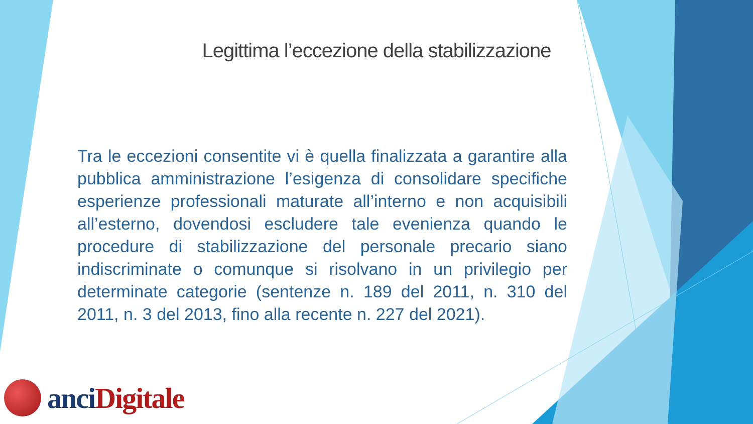Legittima l’eccezione della stabilizzazione
Tra le eccezioni consentite vi è quella finalizzata a garantire alla pubblica amministrazione l’esigenza di consolidare specifiche esperienze professionali maturate all’interno e non acquisibili all’esterno, dovendosi escludere tale evenienza quando le procedure di stabilizzazione del personale precario siano indiscriminate o comunque si risolvano in un privilegio per determinate categorie (sentenze n. 189 del 2011, n. 310 del 2011, n. 3 del 2013, fino alla recente n. 227 del 2021).
anci Digitale